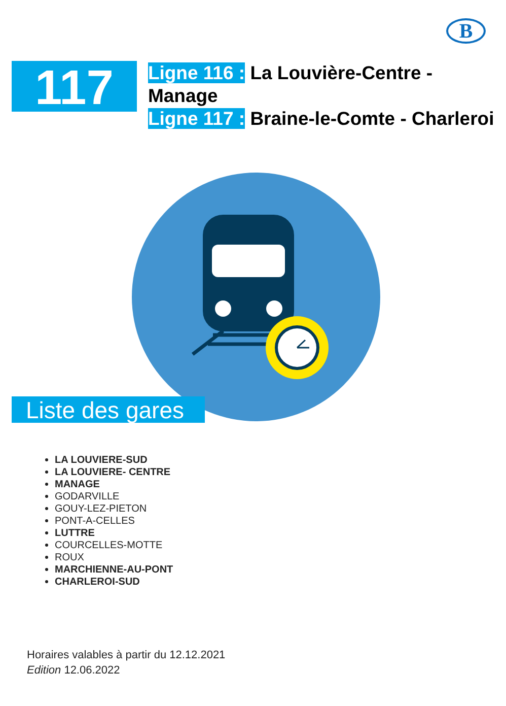B
117
Ligne 116 : La Louvière-Centre - Manage
Ligne 117 : Braine-le-Comte - Charleroi
Liste des gares
LA LOUVIERE-SUD
LA LOUVIERE- CENTRE
MANAGE
GODARVILLE
GOUY-LEZ-PIETON
PONT-A-CELLES
LUTTRE
COURCELLES-MOTTE
ROUX
MARCHIENNE-AU-PONT
CHARLEROI-SUD
Horaires valables à partir du 12.12.2021
Edition 12.06.2022